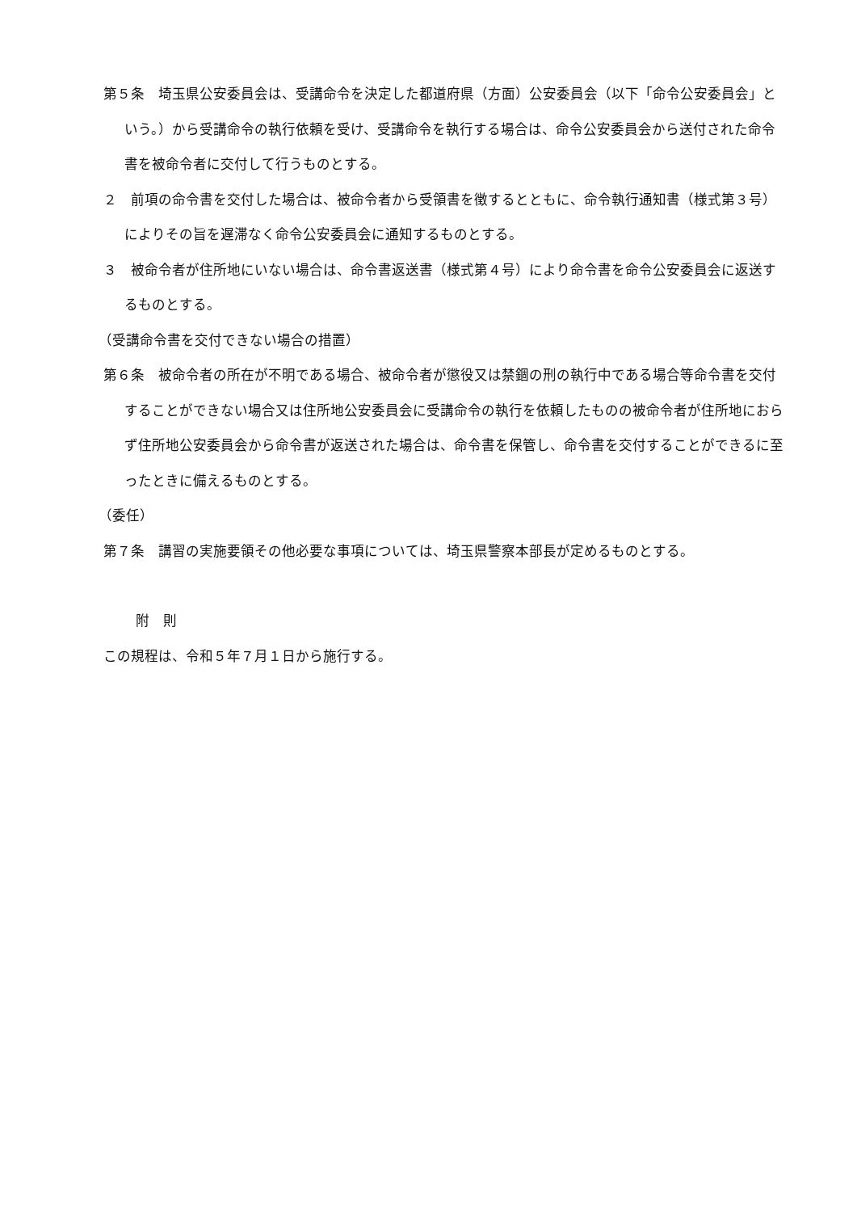第５条　埼玉県公安委員会は、受講命令を決定した都道府県（方面）公安委員会（以下「命令公安委員会」という。）から受講命令の執行依頼を受け、受講命令を執行する場合は、命令公安委員会から送付された命令書を被命令者に交付して行うものとする。
２　前項の命令書を交付した場合は、被命令者から受領書を徴するとともに、命令執行通知書（様式第３号）によりその旨を遅滞なく命令公安委員会に通知するものとする。
３　被命令者が住所地にいない場合は、命令書返送書（様式第４号）により命令書を命令公安委員会に返送するものとする。
（受講命令書を交付できない場合の措置）
第６条　被命令者の所在が不明である場合、被命令者が懲役又は禁錮の刑の執行中である場合等命令書を交付することができない場合又は住所地公安委員会に受講命令の執行を依頼したものの被命令者が住所地におらず住所地公安委員会から命令書が返送された場合は、命令書を保管し、命令書を交付することができるに至ったときに備えるものとする。
（委任）
第７条　講習の実施要領その他必要な事項については、埼玉県警察本部長が定めるものとする。
附　則
この規程は、令和５年７月１日から施行する。